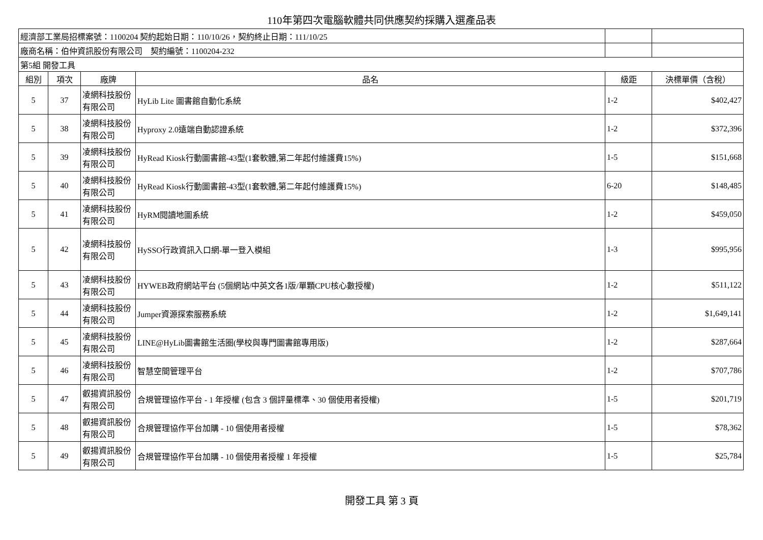110年第四次電腦軟體共同供應契約採購入選產品表
| 經濟部工業局招標案號：1100204 契約起始日期：110/10/26，契約終止日期：111/10/25 | | | | | |
| 廠商名稱：伯仲資訊股份有限公司 契約編號：1100204-232 | | | | | |
| 第5組 開發工具 | | | | | |
| 組別 | 項次 | 廠牌 | 品名 | 級距 | 決標單價（含稅） |
| 5 | 37 | 凌網科技股份有限公司 | HyLib Lite 圖書館自動化系統 | 1-2 | $402,427 |
| 5 | 38 | 凌網科技股份有限公司 | Hyproxy 2.0遠端自動認證系統 | 1-2 | $372,396 |
| 5 | 39 | 凌網科技股份有限公司 | HyRead Kiosk行動圖書館-43型(1套軟體,第二年起付維護費15%) | 1-5 | $151,668 |
| 5 | 40 | 凌網科技股份有限公司 | HyRead Kiosk行動圖書館-43型(1套軟體,第二年起付維護費15%) | 6-20 | $148,485 |
| 5 | 41 | 凌網科技股份有限公司 | HyRM閱讀地圖系統 | 1-2 | $459,050 |
| 5 | 42 | 凌網科技股份有限公司 | HySSO行政資訊入口網-單一登入模組 | 1-3 | $995,956 |
| 5 | 43 | 凌網科技股份有限公司 | HYWEB政府網站平台 (5個網站/中英文各1版/單顆CPU核心數授權) | 1-2 | $511,122 |
| 5 | 44 | 凌網科技股份有限公司 | Jumper資源探索服務系統 | 1-2 | $1,649,141 |
| 5 | 45 | 凌網科技股份有限公司 | LINE@HyLib圖書館生活圈(學校與專門圖書館專用版) | 1-2 | $287,664 |
| 5 | 46 | 凌網科技股份有限公司 | 智慧空間管理平台 | 1-2 | $707,786 |
| 5 | 47 | 叡揚資訊股份有限公司 | 合規管理協作平台 - 1 年授權 (包含 3 個評量標準、30 個使用者授權) | 1-5 | $201,719 |
| 5 | 48 | 叡揚資訊股份有限公司 | 合規管理協作平台加購 - 10 個使用者授權 | 1-5 | $78,362 |
| 5 | 49 | 叡揚資訊股份有限公司 | 合規管理協作平台加購 - 10 個使用者授權 1 年授權 | 1-5 | $25,784 |
開發工具 第 3 頁